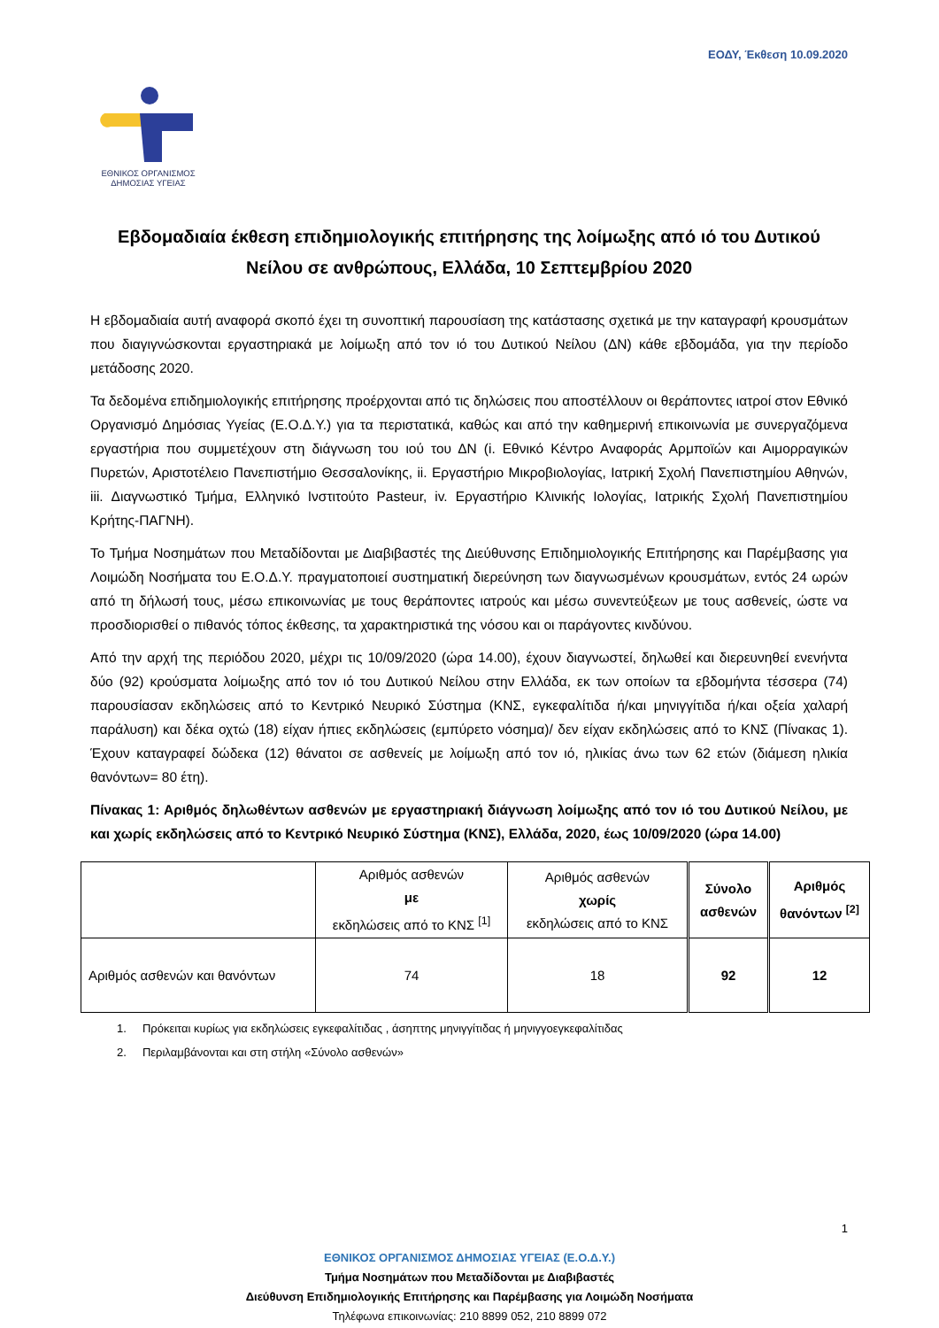ΕΟΔΥ, Έκθεση 10.09.2020
ΕΘΝΙΚΟΣ ΟΡΓΑΝΙΣΜΟΣ
ΔΗΜΟΣΙΑΣ ΥΓΕΙΑΣ
Εβδομαδιαία έκθεση επιδημιολογικής επιτήρησης της λοίμωξης από ιό του Δυτικού Νείλου σε ανθρώπους, Ελλάδα, 10 Σεπτεμβρίου 2020
Η εβδομαδιαία αυτή αναφορά σκοπό έχει τη συνοπτική παρουσίαση της κατάστασης σχετικά με την καταγραφή κρουσμάτων που διαγιγνώσκονται εργαστηριακά με λοίμωξη από τον ιό του Δυτικού Νείλου (ΔΝ) κάθε εβδομάδα, για την περίοδο μετάδοσης 2020.
Τα δεδομένα επιδημιολογικής επιτήρησης προέρχονται από τις δηλώσεις που αποστέλλουν οι θεράποντες ιατροί στον Εθνικό Οργανισμό Δημόσιας Υγείας (Ε.Ο.Δ.Υ.) για τα περιστατικά, καθώς και από την καθημερινή επικοινωνία με συνεργαζόμενα εργαστήρια που συμμετέχουν στη διάγνωση του ιού του ΔΝ (i. Εθνικό Κέντρο Αναφοράς Αρμποϊών και Αιμορραγικών Πυρετών, Αριστοτέλειο Πανεπιστήμιο Θεσσαλονίκης, ii. Εργαστήριο Μικροβιολογίας, Ιατρική Σχολή Πανεπιστημίου Αθηνών, iii. Διαγνωστικό Τμήμα, Ελληνικό Ινστιτούτο Pasteur, iv. Εργαστήριο Κλινικής Ιολογίας, Ιατρικής Σχολή Πανεπιστημίου Κρήτης-ΠΑΓΝΗ).
Το Τμήμα Νοσημάτων που Μεταδίδονται με Διαβιβαστές της Διεύθυνσης Επιδημιολογικής Επιτήρησης και Παρέμβασης για Λοιμώδη Νοσήματα του Ε.Ο.Δ.Υ. πραγματοποιεί συστηματική διερεύνηση των διαγνωσμένων κρουσμάτων, εντός 24 ωρών από τη δήλωσή τους, μέσω επικοινωνίας με τους θεράποντες ιατρούς και μέσω συνεντεύξεων με τους ασθενείς, ώστε να προσδιορισθεί ο πιθανός τόπος έκθεσης, τα χαρακτηριστικά της νόσου και οι παράγοντες κινδύνου.
Από την αρχή της περιόδου 2020, μέχρι τις 10/09/2020 (ώρα 14.00), έχουν διαγνωστεί, δηλωθεί και διερευνηθεί ενενήντα δύο (92) κρούσματα λοίμωξης από τον ιό του Δυτικού Νείλου στην Ελλάδα, εκ των οποίων τα εβδομήντα τέσσερα (74) παρουσίασαν εκδηλώσεις από το Κεντρικό Νευρικό Σύστημα (ΚΝΣ, εγκεφαλίτιδα ή/και μηνιγγίτιδα ή/και οξεία χαλαρή παράλυση) και δέκα οχτώ (18) είχαν ήπιες εκδηλώσεις (εμπύρετο νόσημα)/ δεν είχαν εκδηλώσεις από το ΚΝΣ (Πίνακας 1). Έχουν καταγραφεί δώδεκα (12) θάνατοι σε ασθενείς με λοίμωξη από τον ιό, ηλικίας άνω των 62 ετών (διάμεση ηλικία θανόντων= 80 έτη).
Πίνακας 1: Αριθμός δηλωθέντων ασθενών με εργαστηριακή διάγνωση λοίμωξης από τον ιό του Δυτικού Νείλου, με και χωρίς εκδηλώσεις από το Κεντρικό Νευρικό Σύστημα (ΚΝΣ), Ελλάδα, 2020, έως 10/09/2020 (ώρα 14.00)
| | Αριθμός ασθενών με εκδηλώσεις από το ΚΝΣ <sup>[1]</sup> | Αριθμός ασθενών χωρίς εκδηλώσεις από το ΚΝΣ | Σύνολο ασθενών | Αριθμός θανόντων <sup>[2]</sup> |
| --- | --- | --- | --- | --- |
| Αριθμός ασθενών και θανόντων | 74 | 18 | 92 | 12 |
1. Πρόκειται κυρίως για εκδηλώσεις εγκεφαλίτιδας , άσηπτης μηνιγγίτιδας ή μηνιγγοεγκεφαλίτιδας
2. Περιλαμβάνονται και στη στήλη «Σύνολο ασθενών»
1
ΕΘΝΙΚΟΣ ΟΡΓΑΝΙΣΜΟΣ ΔΗΜΟΣΙΑΣ ΥΓΕΙΑΣ (Ε.Ο.Δ.Υ.)
Τμήμα Νοσημάτων που Μεταδίδονται με Διαβιβαστές
Διεύθυνση Επιδημιολογικής Επιτήρησης και Παρέμβασης για Λοιμώδη Νοσήματα
Τηλέφωνα επικοινωνίας: 210 8899 052, 210 8899 072